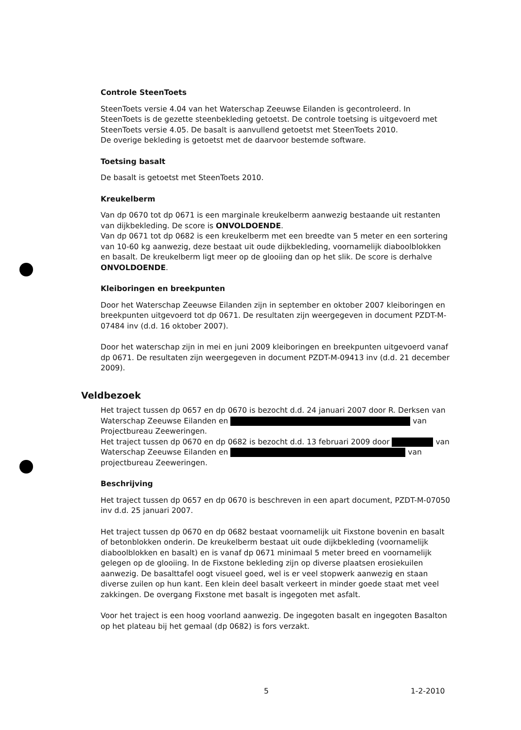Controle SteenToets
SteenToets versie 4.04 van het Waterschap Zeeuwse Eilanden is gecontroleerd. In SteenToets is de gezette steenbekleding getoetst. De controle toetsing is uitgevoerd met SteenToets versie 4.05. De basalt is aanvullend getoetst met SteenToets 2010.
De overige bekleding is getoetst met de daarvoor bestemde software.
Toetsing basalt
De basalt is getoetst met SteenToets 2010.
Kreukelberm
Van dp 0670 tot dp 0671 is een marginale kreukelberm aanwezig bestaande uit restanten van dijkbekleding. De score is ONVOLDOENDE.
Van dp 0671 tot dp 0682 is een kreukelberm met een breedte van 5 meter en een sortering van 10-60 kg aanwezig, deze bestaat uit oude dijkbekleding, voornamelijk diaboolblokken en basalt. De kreukelberm ligt meer op de glooiing dan op het slik. De score is derhalve ONVOLDOENDE.
Kleiboringen en breekpunten
Door het Waterschap Zeeuwse Eilanden zijn in september en oktober 2007 kleiboringen en breekpunten uitgevoerd tot dp 0671. De resultaten zijn weergegeven in document PZDT-M-07484 inv (d.d. 16 oktober 2007).
Door het waterschap zijn in mei en juni 2009 kleiboringen en breekpunten uitgevoerd vanaf dp 0671. De resultaten zijn weergegeven in document PZDT-M-09413 inv (d.d. 21 december 2009).
Veldbezoek
Het traject tussen dp 0657 en dp 0670 is bezocht d.d. 24 januari 2007 door R. Derksen van Waterschap Zeeuwse Eilanden en van Projectbureau Zeeweringen.
Het traject tussen dp 0670 en dp 0682 is bezocht d.d. 13 februari 2009 door van Waterschap Zeeuwse Eilanden en van projectbureau Zeeweringen.
Beschrijving
Het traject tussen dp 0657 en dp 0670 is beschreven in een apart document, PZDT-M-07050 inv d.d. 25 januari 2007.
Het traject tussen dp 0670 en dp 0682 bestaat voornamelijk uit Fixstone bovenin en basalt of betonblokken onderin. De kreukelberm bestaat uit oude dijkbekleding (voornamelijk diaboolblokken en basalt) en is vanaf dp 0671 minimaal 5 meter breed en voornamelijk gelegen op de glooiing. In de Fixstone bekleding zijn op diverse plaatsen erosiekuilen aanwezig. De basalttafel oogt visueel goed, wel is er veel stopwerk aanwezig en staan diverse zuilen op hun kant. Een klein deel basalt verkeert in minder goede staat met veel zakkingen. De overgang Fixstone met basalt is ingegoten met asfalt.
Voor het traject is een hoog voorland aanwezig. De ingegoten basalt en ingegoten Basalton op het plateau bij het gemaal (dp 0682) is fors verzakt.
5 1-2-2010